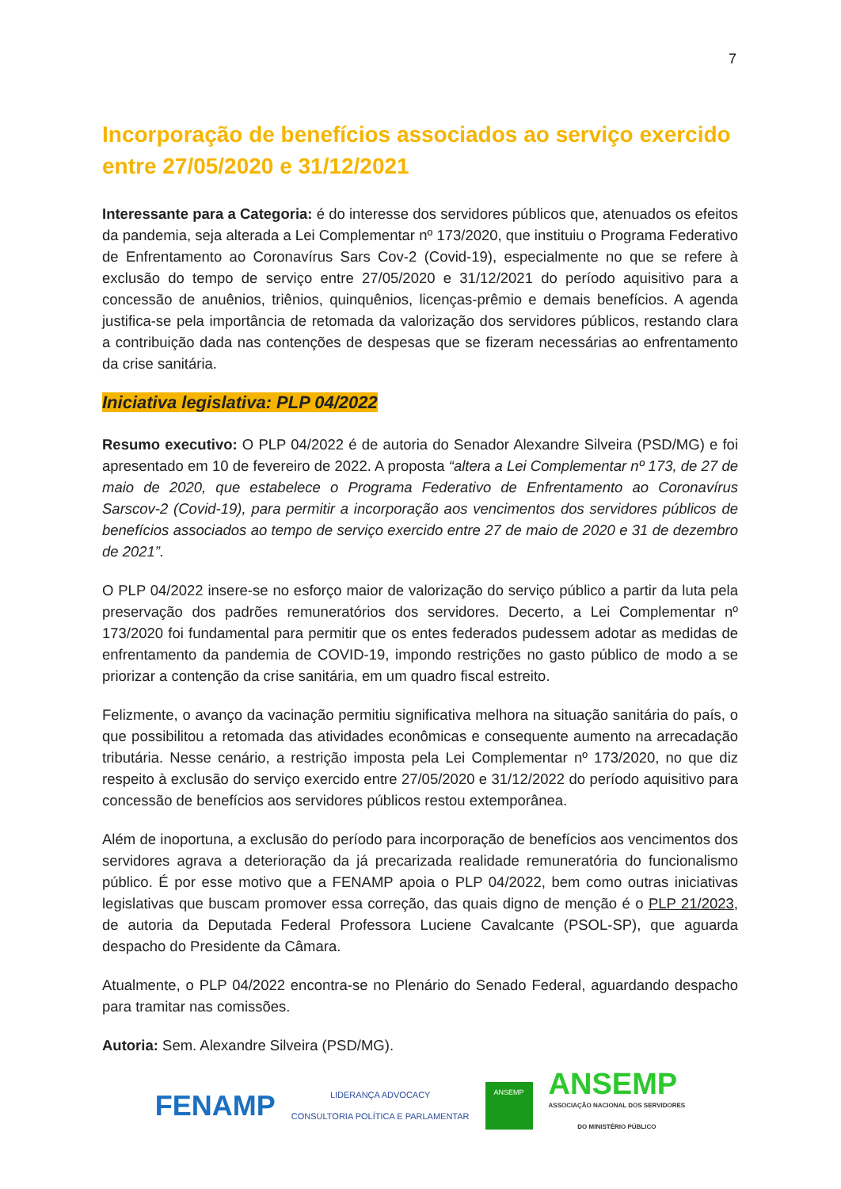7
Incorporação de benefícios associados ao serviço exercido entre 27/05/2020 e 31/12/2021
Interessante para a Categoria: é do interesse dos servidores públicos que, atenuados os efeitos da pandemia, seja alterada a Lei Complementar nº 173/2020, que instituiu o Programa Federativo de Enfrentamento ao Coronavírus Sars Cov-2 (Covid-19), especialmente no que se refere à exclusão do tempo de serviço entre 27/05/2020 e 31/12/2021 do período aquisitivo para a concessão de anuênios, triênios, quinquênios, licenças-prêmio e demais benefícios. A agenda justifica-se pela importância de retomada da valorização dos servidores públicos, restando clara a contribuição dada nas contenções de despesas que se fizeram necessárias ao enfrentamento da crise sanitária.
Iniciativa legislativa: PLP 04/2022
Resumo executivo: O PLP 04/2022 é de autoria do Senador Alexandre Silveira (PSD/MG) e foi apresentado em 10 de fevereiro de 2022. A proposta “altera a Lei Complementar nº 173, de 27 de maio de 2020, que estabelece o Programa Federativo de Enfrentamento ao Coronavírus Sarscov-2 (Covid-19), para permitir a incorporação aos vencimentos dos servidores públicos de benefícios associados ao tempo de serviço exercido entre 27 de maio de 2020 e 31 de dezembro de 2021”.
O PLP 04/2022 insere-se no esforço maior de valorização do serviço público a partir da luta pela preservação dos padrões remuneratórios dos servidores. Decerto, a Lei Complementar nº 173/2020 foi fundamental para permitir que os entes federados pudessem adotar as medidas de enfrentamento da pandemia de COVID-19, impondo restrições no gasto público de modo a se priorizar a contenção da crise sanitária, em um quadro fiscal estreito.
Felizmente, o avanço da vacinação permitiu significativa melhora na situação sanitária do país, o que possibilitou a retomada das atividades econômicas e consequente aumento na arrecadação tributária. Nesse cenário, a restrição imposta pela Lei Complementar nº 173/2020, no que diz respeito à exclusão do serviço exercido entre 27/05/2020 e 31/12/2022 do período aquisitivo para concessão de benefícios aos servidores públicos restou extemporânea.
Além de inoportuna, a exclusão do período para incorporação de benefícios aos vencimentos dos servidores agrava a deterioração da já precarizada realidade remuneratória do funcionalismo público. É por esse motivo que a FENAMP apoia o PLP 04/2022, bem como outras iniciativas legislativas que buscam promover essa correção, das quais digno de menção é o PLP 21/2023, de autoria da Deputada Federal Professora Luciene Cavalcante (PSOL-SP), que aguarda despacho do Presidente da Câmara.
Atualmente, o PLP 04/2022 encontra-se no Plenário do Senado Federal, aguardando despacho para tramitar nas comissões.
Autoria: Sem. Alexandre Silveira (PSD/MG).
FENAMP
LIDERANÇA ADVOCACY
CONSULTORIA POLÍTICA E PARLAMENTAR
ANSEMP
ANSEMP
ASSOCIAÇÃO NACIONAL DOS SERVIDORES
DO MINISTÉRIO PÚBLICO